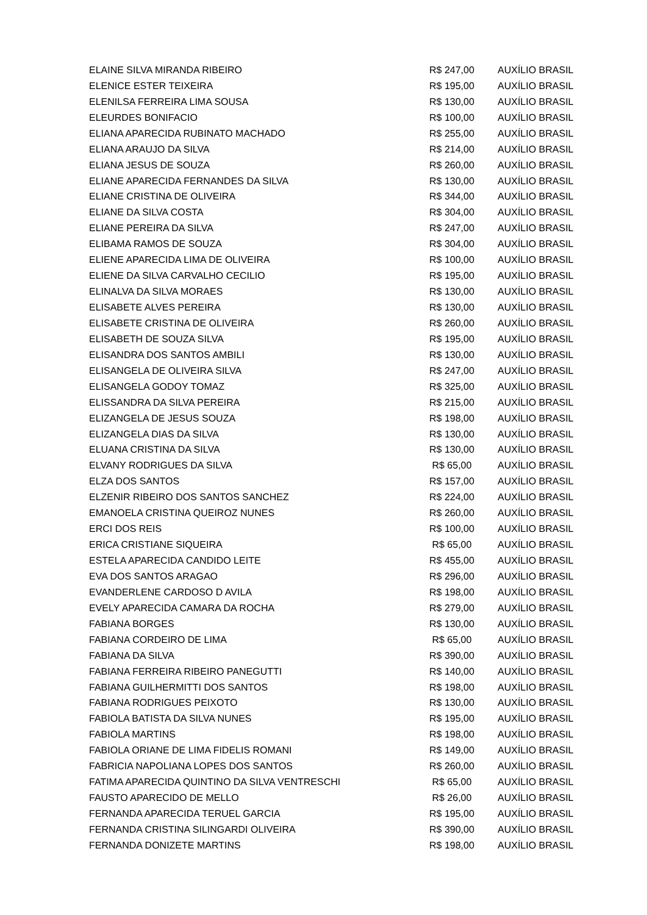| ELAINE SILVA MIRANDA RIBEIRO | R$ 247,00 | AUXÍLIO BRASIL |
| ELENICE ESTER TEIXEIRA | R$ 195,00 | AUXÍLIO BRASIL |
| ELENILSA FERREIRA LIMA SOUSA | R$ 130,00 | AUXÍLIO BRASIL |
| ELEURDES BONIFACIO | R$ 100,00 | AUXÍLIO BRASIL |
| ELIANA APARECIDA RUBINATO MACHADO | R$ 255,00 | AUXÍLIO BRASIL |
| ELIANA ARAUJO DA SILVA | R$ 214,00 | AUXÍLIO BRASIL |
| ELIANA JESUS DE SOUZA | R$ 260,00 | AUXÍLIO BRASIL |
| ELIANE APARECIDA FERNANDES DA SILVA | R$ 130,00 | AUXÍLIO BRASIL |
| ELIANE CRISTINA DE OLIVEIRA | R$ 344,00 | AUXÍLIO BRASIL |
| ELIANE DA SILVA COSTA | R$ 304,00 | AUXÍLIO BRASIL |
| ELIANE PEREIRA DA SILVA | R$ 247,00 | AUXÍLIO BRASIL |
| ELIBAMA RAMOS DE SOUZA | R$ 304,00 | AUXÍLIO BRASIL |
| ELIENE APARECIDA LIMA DE OLIVEIRA | R$ 100,00 | AUXÍLIO BRASIL |
| ELIENE DA SILVA CARVALHO CECILIO | R$ 195,00 | AUXÍLIO BRASIL |
| ELINALVA DA SILVA MORAES | R$ 130,00 | AUXÍLIO BRASIL |
| ELISABETE ALVES PEREIRA | R$ 130,00 | AUXÍLIO BRASIL |
| ELISABETE CRISTINA DE OLIVEIRA | R$ 260,00 | AUXÍLIO BRASIL |
| ELISABETH DE SOUZA SILVA | R$ 195,00 | AUXÍLIO BRASIL |
| ELISANDRA DOS SANTOS AMBILI | R$ 130,00 | AUXÍLIO BRASIL |
| ELISANGELA DE OLIVEIRA SILVA | R$ 247,00 | AUXÍLIO BRASIL |
| ELISANGELA GODOY TOMAZ | R$ 325,00 | AUXÍLIO BRASIL |
| ELISSANDRA DA SILVA PEREIRA | R$ 215,00 | AUXÍLIO BRASIL |
| ELIZANGELA DE JESUS SOUZA | R$ 198,00 | AUXÍLIO BRASIL |
| ELIZANGELA DIAS DA SILVA | R$ 130,00 | AUXÍLIO BRASIL |
| ELUANA CRISTINA DA SILVA | R$ 130,00 | AUXÍLIO BRASIL |
| ELVANY RODRIGUES DA SILVA | R$ 65,00 | AUXÍLIO BRASIL |
| ELZA DOS SANTOS | R$ 157,00 | AUXÍLIO BRASIL |
| ELZENIR RIBEIRO DOS SANTOS SANCHEZ | R$ 224,00 | AUXÍLIO BRASIL |
| EMANOELA CRISTINA QUEIROZ NUNES | R$ 260,00 | AUXÍLIO BRASIL |
| ERCI DOS REIS | R$ 100,00 | AUXÍLIO BRASIL |
| ERICA CRISTIANE SIQUEIRA | R$ 65,00 | AUXÍLIO BRASIL |
| ESTELA APARECIDA CANDIDO LEITE | R$ 455,00 | AUXÍLIO BRASIL |
| EVA DOS SANTOS ARAGAO | R$ 296,00 | AUXÍLIO BRASIL |
| EVANDERLENE CARDOSO D AVILA | R$ 198,00 | AUXÍLIO BRASIL |
| EVELY APARECIDA CAMARA DA ROCHA | R$ 279,00 | AUXÍLIO BRASIL |
| FABIANA BORGES | R$ 130,00 | AUXÍLIO BRASIL |
| FABIANA CORDEIRO DE LIMA | R$ 65,00 | AUXÍLIO BRASIL |
| FABIANA DA SILVA | R$ 390,00 | AUXÍLIO BRASIL |
| FABIANA FERREIRA RIBEIRO PANEGUTTI | R$ 140,00 | AUXÍLIO BRASIL |
| FABIANA GUILHERMITTI DOS SANTOS | R$ 198,00 | AUXÍLIO BRASIL |
| FABIANA RODRIGUES PEIXOTO | R$ 130,00 | AUXÍLIO BRASIL |
| FABIOLA BATISTA DA SILVA NUNES | R$ 195,00 | AUXÍLIO BRASIL |
| FABIOLA MARTINS | R$ 198,00 | AUXÍLIO BRASIL |
| FABIOLA ORIANE DE LIMA FIDELIS ROMANI | R$ 149,00 | AUXÍLIO BRASIL |
| FABRICIA NAPOLIANA LOPES DOS SANTOS | R$ 260,00 | AUXÍLIO BRASIL |
| FATIMA APARECIDA QUINTINO DA SILVA VENTRESCHI | R$ 65,00 | AUXÍLIO BRASIL |
| FAUSTO APARECIDO DE MELLO | R$ 26,00 | AUXÍLIO BRASIL |
| FERNANDA APARECIDA TERUEL GARCIA | R$ 195,00 | AUXÍLIO BRASIL |
| FERNANDA CRISTINA SILINGARDI OLIVEIRA | R$ 390,00 | AUXÍLIO BRASIL |
| FERNANDA DONIZETE MARTINS | R$ 198,00 | AUXÍLIO BRASIL |